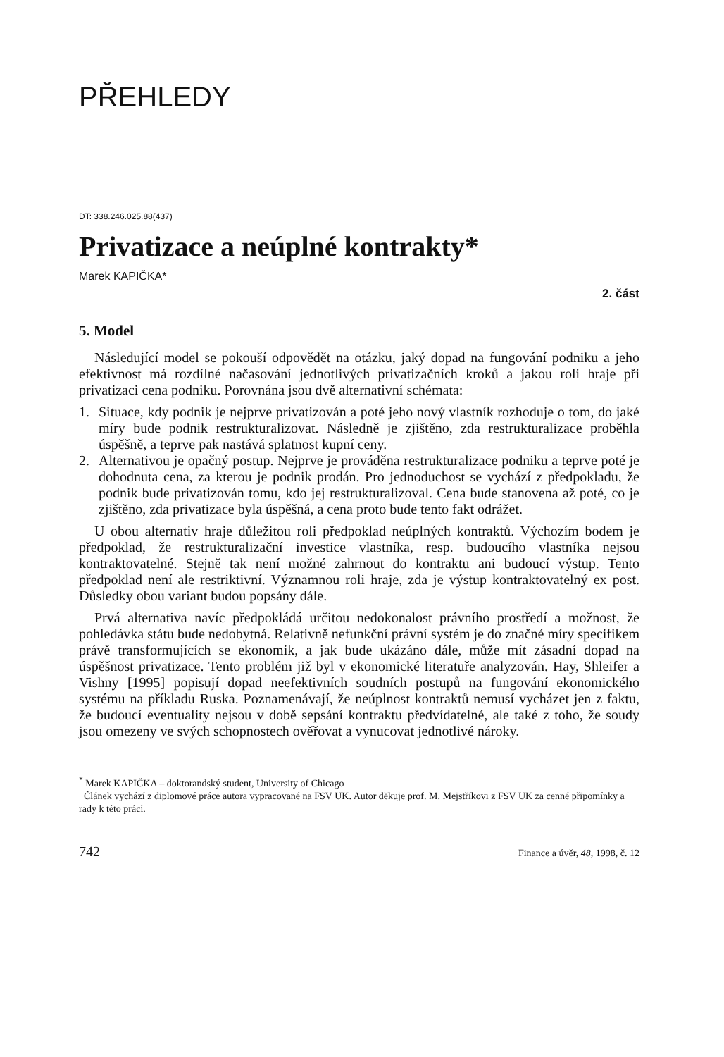PŘEHLEDY
DT: 338.246.025.88(437)
Privatizace a neúplné kontrakty*
Marek KAPIČKA*
2. část
5. Model
Následující model se pokouší odpovědět na otázku, jaký dopad na fungování podniku a jeho efektivnost má rozdílné načasování jednotlivých privatizačních kroků a jakou roli hraje při privatizaci cena podniku. Porovnána jsou dvě alternativní schémata:
1. Situace, kdy podnik je nejprve privatizován a poté jeho nový vlastník rozhoduje o tom, do jaké míry bude podnik restrukturalizovat. Následně je zjištěno, zda restrukturalizace proběhla úspěšně, a teprve pak nastává splatnost kupní ceny.
2. Alternativou je opačný postup. Nejprve je prováděna restrukturalizace podniku a teprve poté je dohodnuta cena, za kterou je podnik prodán. Pro jednoduchost se vychází z předpokladu, že podnik bude privatizován tomu, kdo jej restrukturalizoval. Cena bude stanovena až poté, co je zjištěno, zda privatizace byla úspěšná, a cena proto bude tento fakt odrážet.
U obou alternativ hraje důležitou roli předpoklad neúplných kontraktů. Výchozím bodem je předpoklad, že restrukturalizační investice vlastníka, resp. budoucího vlastníka nejsou kontraktovatelné. Stejně tak není možné zahrnout do kontraktu ani budoucí výstup. Tento předpoklad není ale restriktivní. Významnou roli hraje, zda je výstup kontraktovatelný ex post. Důsledky obou variant budou popsány dále.
Prvá alternativa navíc předpokládá určitou nedokonalost právního prostředí a možnost, že pohledávka státu bude nedobytná. Relativně nefunkční právní systém je do značné míry specifikem právě transformujících se ekonomik, a jak bude ukázáno dále, může mít zásadní dopad na úspěšnost privatizace. Tento problém již byl v ekonomické literatuře analyzován. Hay, Shleifer a Vishny [1995] popisují dopad neefektivních soudních postupů na fungování ekonomického systému na příkladu Ruska. Poznamenávají, že neúplnost kontraktů nemusí vycházet jen z faktu, že budoucí eventuality nejsou v době sepsání kontraktu předvídatelné, ale také z toho, že soudy jsou omezeny ve svých schopnostech ověřovat a vynucovat jednotlivé nároky.
<sup>*</sup> Marek KAPIČKA – doktorandský student, University of Chicago
Článek vychází z diplomové práce autora vypracované na FSV UK. Autor děkuje prof. M. Mejstříkovi z FSV UK za cenné připomínky a rady k této práci.
742 Finance a úvěr, 48, 1998, č. 12